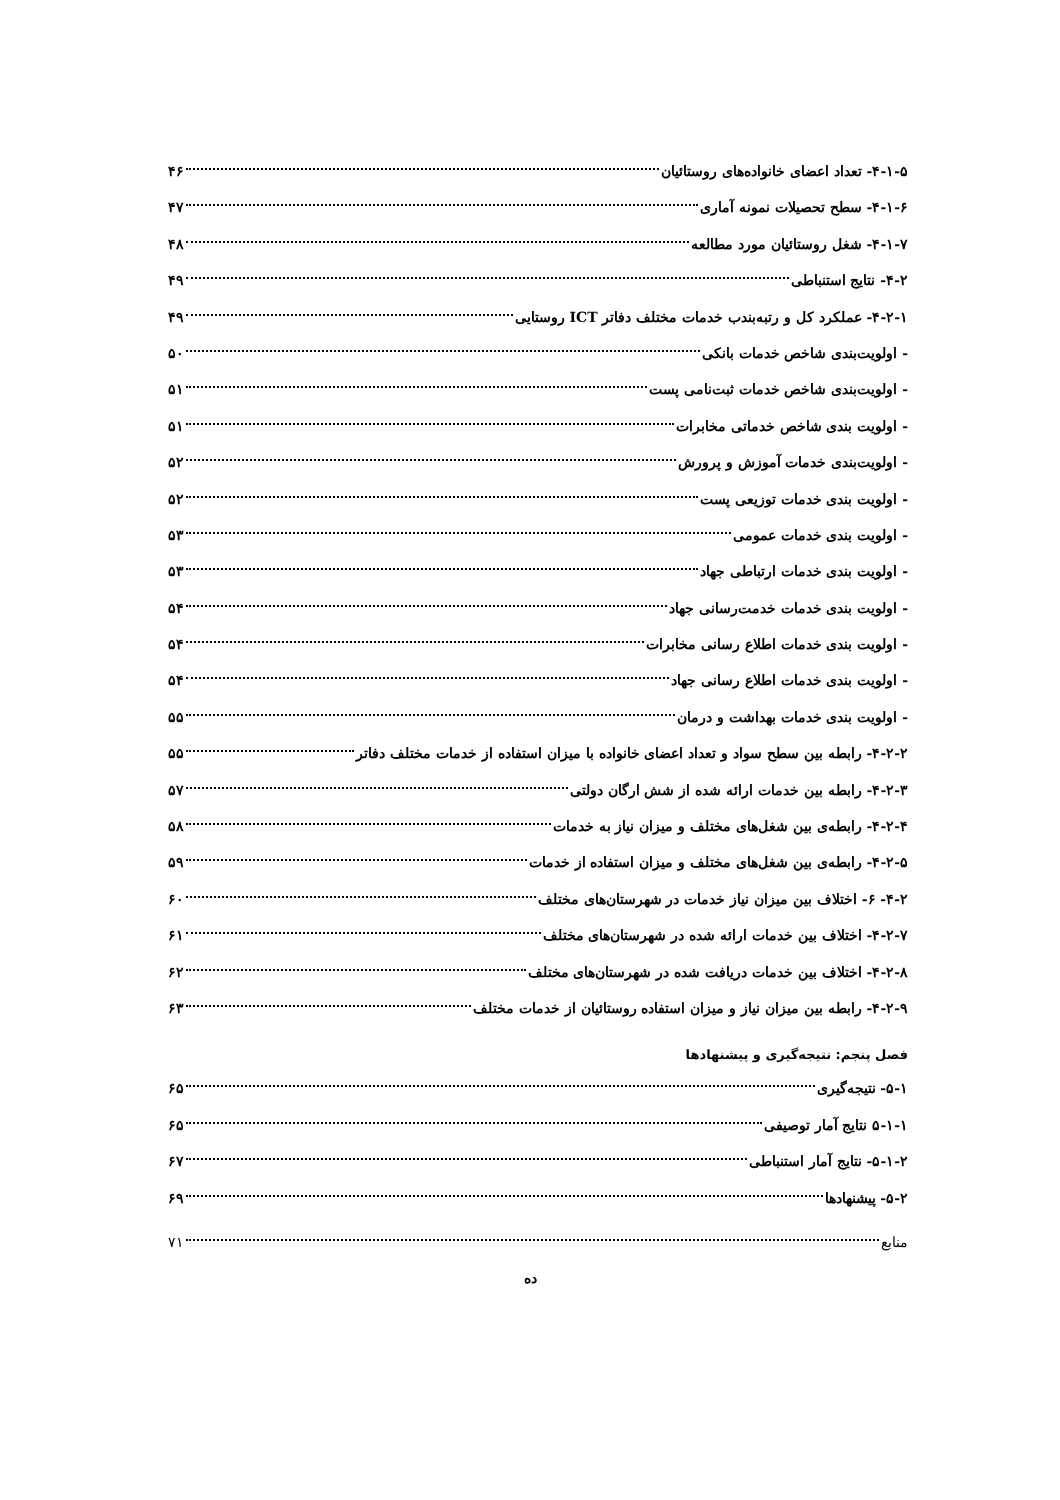۴-۱-۵- تعداد اعضای خانواده‌های روستائیان ۴۶
۴-۱-۶- سطح تحصیلات نمونه آماری ۴۷
۴-۱-۷- شغل روستائیان مورد مطالعه ۴۸
۴-۲- نتایج استنباطی ۴۹
۴-۲-۱- عملکرد کل و رتبه‌بندب خدمات مختلف دفاتر ICT روستایی ۴۹
- اولویت‌بندی شاخص خدمات بانکی ۵۰
- اولویت‌بندی شاخص خدمات ثبت‌نامی پست ۵۱
- اولویت بندی شاخص خدماتی مخابرات ۵۱
- اولویت‌بندی خدمات آموزش و پرورش ۵۲
- اولویت بندی خدمات توزیعی پست ۵۲
- اولویت بندی خدمات عمومی ۵۳
- اولویت بندی خدمات ارتباطی جهاد ۵۳
- اولویت بندی خدمات خدمت‌رسانی جهاد ۵۴
- اولویت بندی خدمات اطلاع رسانی مخابرات ۵۴
- اولویت بندی خدمات اطلاع رسانی جهاد ۵۴
- اولویت بندی خدمات بهداشت و درمان ۵۵
۴-۲-۲- رابطه بین سطح سواد و تعداد اعضای خانواده با میزان استفاده از خدمات مختلف دفاتر ۵۵
۴-۲-۳- رابطه بین خدمات ارائه شده از شش ارگان دولتی ۵۷
۴-۲-۴- رابطه‌ی بین شغل‌های مختلف و میزان نیاز به خدمات ۵۸
۴-۲-۵- رابطه‌ی بین شغل‌های مختلف و میزان استفاده از خدمات ۵۹
۴-۲- ۶- اختلاف بین میزان نیاز خدمات در شهرستان‌های مختلف ۶۰
۴-۲-۷- اختلاف بین خدمات ارائه شده در شهرستان‌های مختلف ۶۱
۴-۲-۸- اختلاف بین خدمات دریافت شده در شهرستان‌های مختلف ۶۲
۴-۲-۹- رابطه بین میزان نیاز و میزان استفاده روستائیان از خدمات مختلف ۶۳
فصل پنجم: نتیجه‌گیری و پیشنهادها
۵-۱- نتیجه‌گیری ۶۵
۵-۱-۱ نتایج آمار توصیفی ۶۵
۵-۱-۲- نتایج آمار استنباطی ۶۷
۵-۲- پیشنهادها ۶۹
منابع ۷۱
ده